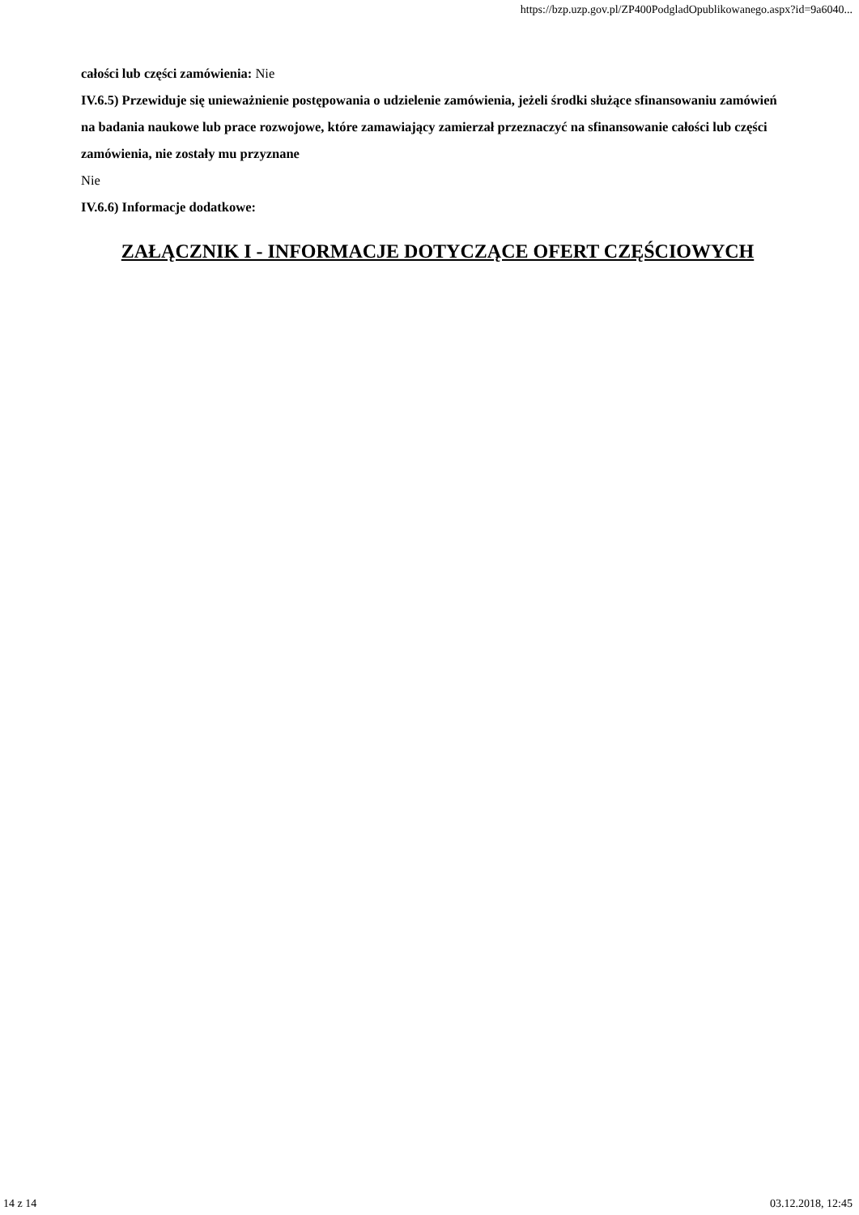https://bzp.uzp.gov.pl/ZP400PodgladOpublikowanego.aspx?id=9a6040...
całości lub części zamówienia: Nie
IV.6.5) Przewiduje się unieważnienie postępowania o udzielenie zamówienia, jeżeli środki służące sfinansowaniu zamówień na badania naukowe lub prace rozwojowe, które zamawiający zamierzał przeznaczyć na sfinansowanie całości lub części zamówienia, nie zostały mu przyznane
Nie
IV.6.6) Informacje dodatkowe:
ZAŁĄCZNIK I - INFORMACJE DOTYCZĄCE OFERT CZĘŚCIOWYCH
14 z 14 03.12.2018, 12:45